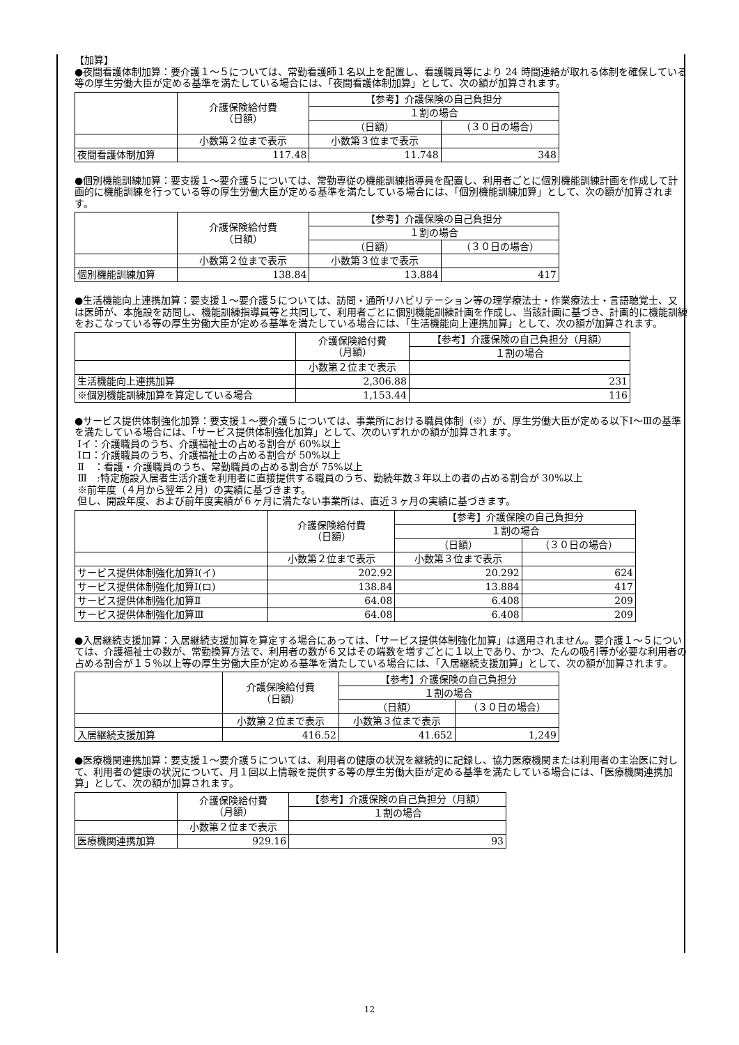【加算】
●夜間看護体制加算：要介護１～５については、常勤看護師１名以上を配置し、看護職員等により 24 時間連絡が取れる体制を確保している等の厚生労働大臣が定める基準を満たしている場合には、「夜間看護体制加算」として、次の額が加算されます。
| | 介護保険給付費 （日額） | 【参考】介護保険の自己負担分 | |
| | | １割の場合 | |
| | | （日額） | （３０日の場合） |
| | 小数第２位まで表示 | 小数第３位まで表示 | |
| 夜間看護体制加算 | 117.48 | 11.748 | 348 |
●個別機能訓練加算：要支援１～要介護５については、常勤専従の機能訓練指導員を配置し、利用者ごとに個別機能訓練計画を作成して計画的に機能訓練を行っている等の厚生労働大臣が定める基準を満たしている場合には、「個別機能訓練加算」として、次の額が加算されます。
| | 介護保険給付費 （日額） | 【参考】介護保険の自己負担分 | |
| | | １割の場合 | |
| | | （日額） | （３０日の場合） |
| | 小数第２位まで表示 | 小数第３位まで表示 | |
| 個別機能訓練加算 | 138.84 | 13.884 | 417 |
●生活機能向上連携加算：要支援１～要介護５については、訪問・通所リハビリテーション等の理学療法士・作業療法士・言語聴覚士、又は医師が、本施設を訪問し、機能訓練指導員等と共同して、利用者ごとに個別機能訓練計画を作成し、当該計画に基づき、計画的に機能訓練をおこなっている等の厚生労働大臣が定める基準を満たしている場合には、「生活機能向上連携加算」として、次の額が加算されます。
| | 介護保険給付費 （月額） | 【参考】介護保険の自己負担分（月額） |
| | | １割の場合 |
| | 小数第２位まで表示 | |
| 生活機能向上連携加算 | 2,306.88 | 231 |
| ※個別機能訓練加算を算定している場合 | 1,153.44 | 116 |
●サービス提供体制強化加算：要支援１～要介護５については、事業所における職員体制（※）が、厚生労働大臣が定める以下Ⅰ～Ⅲの基準を満たしている場合には、「サービス提供体制強化加算」として、次のいずれかの額が加算されます。
Ⅰイ：介護職員のうち、介護福祉士の占める割合が 60%以上
Ⅰロ：介護職員のうち、介護福祉士の占める割合が 50%以上
Ⅱ　：看護・介護職員のうち、常勤職員の占める割合が 75%以上
Ⅲ　:特定施設入居者生活介護を利用者に直接提供する職員のうち、勤続年数３年以上の者の占める割合が 30%以上
※前年度（４月から翌年２月）の実績に基づきます。
但し、開設年度、および前年度実績が６ヶ月に満たない事業所は、直近３ヶ月の実績に基づきます。
| | 介護保険給付費 （日額） | 【参考】介護保険の自己負担分 | |
| | | １割の場合 | |
| | | （日額） | （３０日の場合） |
| | 小数第２位まで表示 | 小数第３位まで表示 | |
| サービス提供体制強化加算Ⅰ(イ) | 202.92 | 20.292 | 624 |
| サービス提供体制強化加算Ⅰ(ロ) | 138.84 | 13.884 | 417 |
| サービス提供体制強化加算Ⅱ | 64.08 | 6.408 | 209 |
| サービス提供体制強化加算Ⅲ | 64.08 | 6.408 | 209 |
●入居継続支援加算：入居継続支援加算を算定する場合にあっては、「サービス提供体制強化加算」は適用されません。要介護１～５については、介護福祉士の数が、常勤換算方法で、利用者の数が６又はその端数を増すごとに１以上であり、かつ、たんの吸引等が必要な利用者の占める割合が１５％以上等の厚生労働大臣が定める基準を満たしている場合には、「入居継続支援加算」として、次の額が加算されます。
| | 介護保険給付費 （日額） | 【参考】介護保険の自己負担分 | |
| | | １割の場合 | |
| | | （日額） | （３０日の場合） |
| | 小数第２位まで表示 | 小数第３位まで表示 | |
| 入居継続支援加算 | 416.52 | 41.652 | 1,249 |
●医療機関連携加算：要支援１～要介護５については、利用者の健康の状況を継続的に記録し、協力医療機関または利用者の主治医に対して、利用者の健康の状況について、月１回以上情報を提供する等の厚生労働大臣が定める基準を満たしている場合には、「医療機関連携加算」として、次の額が加算されます。
| | 介護保険給付費 （月額） | 【参考】介護保険の自己負担分（月額） |
| | | １割の場合 |
| | 小数第２位まで表示 | |
| 医療機関連携加算 | 929.16 | 93 |
12